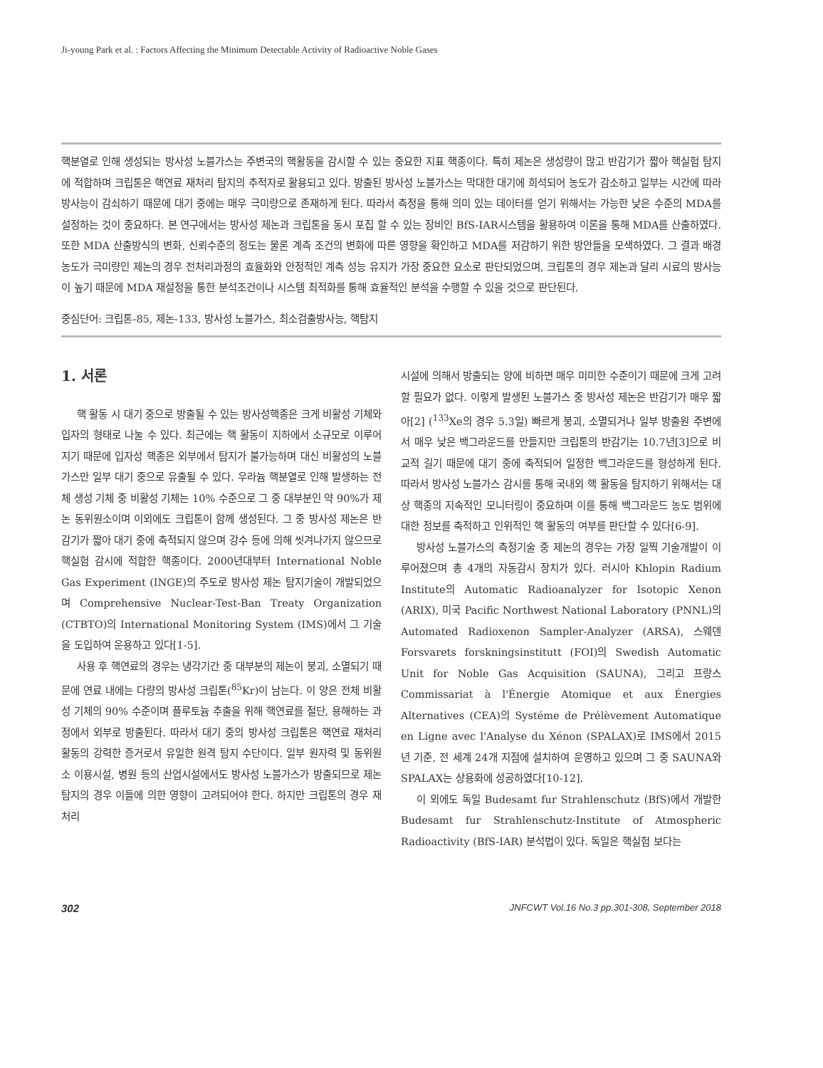Ji-young Park et al. : Factors Affecting the Minimum Detectable Activity of Radioactive Noble Gases
핵분열로 인해 생성되는 방사성 노블가스는 주변국의 핵활동을 감시할 수 있는 중요한 지표 핵종이다. 특히 제논은 생성량이 많고 반감기가 짧아 핵실험 탐지에 적합하며 크립톤은 핵연료 재처리 탐지의 추적자로 활용되고 있다. 방출된 방사성 노블가스는 막대한 대기에 희석되어 농도가 감소하고 일부는 시간에 따라 방사능이 감쇠하기 때문에 대기 중에는 매우 극미량으로 존재하게 된다. 따라서 측정을 통해 의미 있는 데이터를 얻기 위해서는 가능한 낮은 수준의 MDA를 설정하는 것이 중요하다. 본 연구에서는 방사성 제논과 크립톤을 동시 포집 할 수 있는 장비인 BfS-IAR시스템을 활용하여 이론을 통해 MDA를 산출하였다. 또한 MDA 산출방식의 변화, 신뢰수준의 정도는 물론 계측 조건의 변화에 따른 영향을 확인하고 MDA를 저감하기 위한 방안들을 모색하였다. 그 결과 배경농도가 극미량인 제논의 경우 전처리과정의 효율화와 안정적인 계측 성능 유지가 가장 중요한 요소로 판단되었으며, 크립톤의 경우 제논과 달리 시료의 방사능이 높기 때문에 MDA 재설정을 통한 분석조건이나 시스템 최적화를 통해 효율적인 분석을 수행할 수 있을 것으로 판단된다.
중심단어: 크립톤-85, 제논-133, 방사성 노블가스, 최소검출방사능, 핵탐지
1. 서론
핵 활동 시 대기 중으로 방출될 수 있는 방사성핵종은 크게 비활성 기체와 입자의 형태로 나눌 수 있다. 최근에는 핵 활동이 지하에서 소규모로 이루어지기 때문에 입자성 핵종은 외부에서 탐지가 불가능하며 대신 비활성의 노블가스만 일부 대기 중으로 유출될 수 있다. 우라늄 핵분열로 인해 발생하는 전체 생성 기체 중 비활성 기체는 10% 수준으로 그 중 대부분인 약 90%가 제논 동위원소이며 이외에도 크립톤이 함께 생성된다. 그 중 방사성 제논은 반감기가 짧아 대기 중에 축적되지 않으며 강수 등에 의해 씻겨나가지 않으므로 핵실험 감시에 적합한 핵종이다. 2000년대부터 International Noble Gas Experiment (INGE)의 주도로 방사성 제논 탐지기술이 개발되었으며 Comprehensive Nuclear-Test-Ban Treaty Organization (CTBTO)의 International Monitoring System (IMS)에서 그 기술을 도입하여 운용하고 있다[1-5].
사용 후 핵연료의 경우는 냉각기간 중 대부분의 제논이 붕괴, 소멸되기 때문에 연료 내에는 다량의 방사성 크립톤(<sup>85</sup>Kr)이 남는다. 이 양은 전체 비활성 기체의 90% 수준이며 플루토늄 추출을 위해 핵연료를 절단, 용해하는 과정에서 외부로 방출된다. 따라서 대기 중의 방사성 크립톤은 핵연료 재처리 활동의 강력한 증거로서 유일한 원격 탐지 수단이다. 일부 원자력 및 동위원소 이용시설, 병원 등의 산업시설에서도 방사성 노블가스가 방출되므로 제논 탐지의 경우 이들에 의한 영향이 고려되어야 한다. 하지만 크립톤의 경우 재처리
시설에 의해서 방출되는 양에 비하면 매우 미미한 수준이기 때문에 크게 고려할 필요가 없다. 이렇게 발생된 노블가스 중 방사성 제논은 반감기가 매우 짧아[2] (<sup>133</sup>Xe의 경우 5.3일) 빠르게 붕괴, 소멸되거나 일부 방출원 주변에서 매우 낮은 백그라운드를 만들지만 크립톤의 반감기는 10.7년[3]으로 비교적 길기 때문에 대기 중에 축적되어 일정한 백그라운드를 형성하게 된다. 따라서 방사성 노블가스 감시를 통해 국내외 핵 활동을 탐지하기 위해서는 대상 핵종의 지속적인 모니터링이 중요하며 이를 통해 백그라운드 농도 범위에 대한 정보를 축적하고 인위적인 핵 활동의 여부를 판단할 수 있다[6-9].
방사성 노블가스의 측정기술 중 제논의 경우는 가장 일찍 기술개발이 이루어졌으며 총 4개의 자동감시 장치가 있다. 러시아 Khlopin Radium Institute의 Automatic Radioanalyzer for Isotopic Xenon (ARIX), 미국 Pacific Northwest National Laboratory (PNNL)의 Automated Radioxenon Sampler-Analyzer (ARSA), 스웨덴 Forsvarets forskningsinstitutt (FOI)의 Swedish Automatic Unit for Noble Gas Acquisition (SAUNA), 그리고 프랑스 Commissariat à l'Énergie Atomique et aux Énergies Alternatives (CEA)의 Systéme de Prélèvement Automatique en Ligne avec l'Analyse du Xénon (SPALAX)로 IMS에서 2015년 기준, 전 세계 24개 지점에 설치하여 운영하고 있으며 그 중 SAUNA와 SPALAX는 상용화에 성공하였다[10-12].
이 외에도 독일 Budesamt fur Strahlenschutz (BfS)에서 개발한 Budesamt fur Strahlenschutz-Institute of Atmospheric Radioactivity (BfS-IAR) 분석법이 있다. 독일은 핵실험 보다는
302 JNFCWT Vol.16 No.3 pp.301-308, September 2018